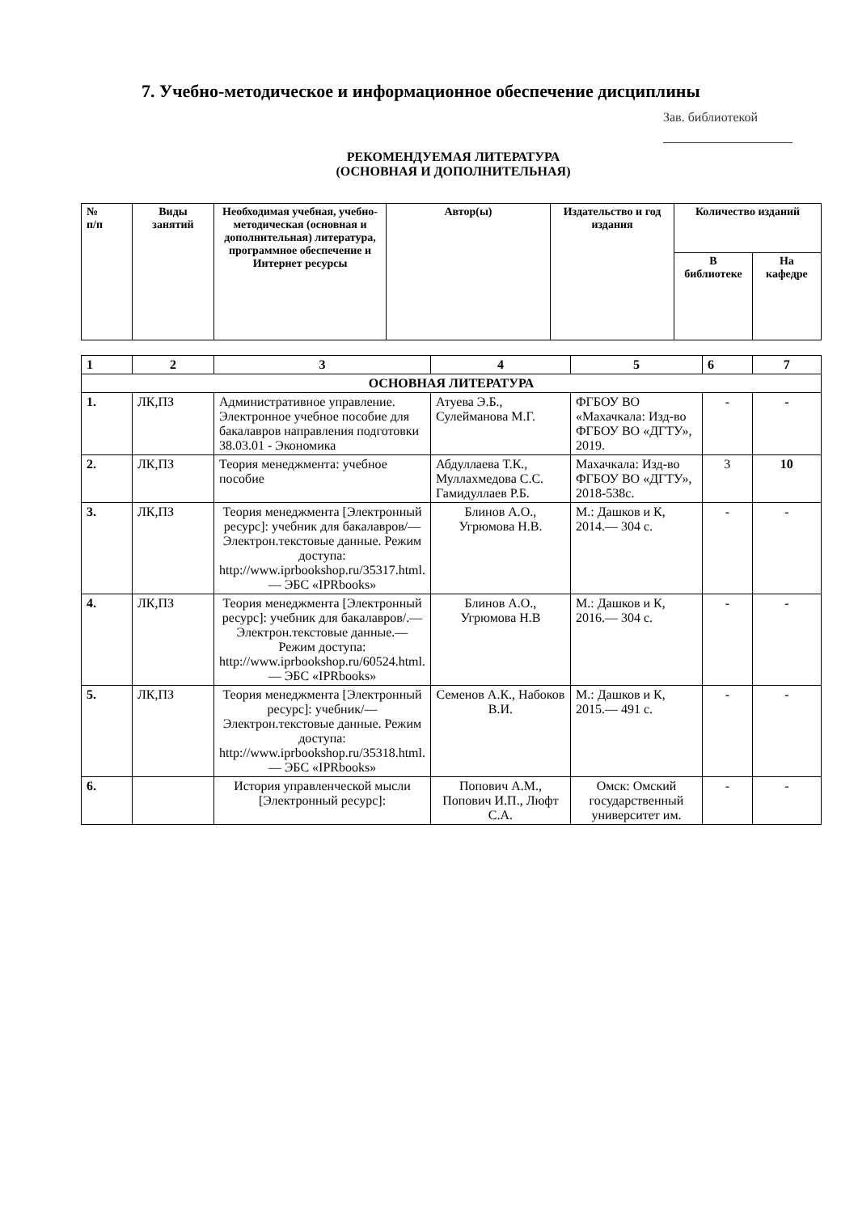7. Учебно-методическое и информационное обеспечение дисциплины
Зав. библиотекой
РЕКОМЕНДУЕМАЯ ЛИТЕРАТУРА
(ОСНОВНАЯ И ДОПОЛНИТЕЛЬНАЯ)
| № п/п | Виды занятий | Необходимая учебная, учебно-методическая (основная и дополнительная) литература, программное обеспечение и Интернет ресурсы | Автор(ы) | Издательство и год издания | Количество изданий | |
| --- | --- | --- | --- | --- | --- | --- |
| | | | | | В библиотеке | На кафедре |
| 1 | 2 | 3 | 4 | 5 | 6 | 7 |
| ОСНОВНАЯ ЛИТЕРАТУРА | | | | | | |
| 1. | ЛК,ПЗ | Административное управление. Электронное учебное пособие для бакалавров направления подготовки 38.03.01 - Экономика | Атуева Э.Б., Сулейманова М.Г. | ФГБОУ ВО «Махачкала: Изд-во ФГБОУ ВО «ДГТУ», 2019. | - | - |
| 2. | ЛК,ПЗ | Теория менеджмента: учебное пособие | Абдуллаева Т.К., Муллахмедова С.С. Гамидуллаев Р.Б. | Махачкала: Изд-во ФГБОУ ВО «ДГТУ», 2018-538с. | 3 | 10 |
| 3. | ЛК,ПЗ | Теория менеджмента [Электронный ресурс]: учебник для бакалавров/— Электрон.текстовые данные. Режим доступа: http://www.iprbookshop.ru/35317.html.— ЭБС «IPRbooks» | Блинов А.О., Угрюмова Н.В. | М.: Дашков и К, 2014.— 304 с. | - | - |
| 4. | ЛК,ПЗ | Теория менеджмента [Электронный ресурс]: учебник для бакалавров/.— Электрон.текстовые данные.— Режим доступа: http://www.iprbookshop.ru/60524.html.— ЭБС «IPRbooks» | Блинов А.О., Угрюмова Н.В | М.: Дашков и К, 2016.— 304 с. | - | - |
| 5. | ЛК,ПЗ | Теория менеджмента [Электронный ресурс]: учебник/— Электрон.текстовые данные. Режим доступа: http://www.iprbookshop.ru/35318.html.— ЭБС «IPRbooks» | Семенов А.К., Набоков В.И. | М.: Дашков и К, 2015.— 491 с. | - | - |
| 6. | | История управленческой мысли [Электронный ресурс]: | Попович А.М., Попович И.П., Люфт С.А. | Омск: Омский государственный университет им. | - | - |